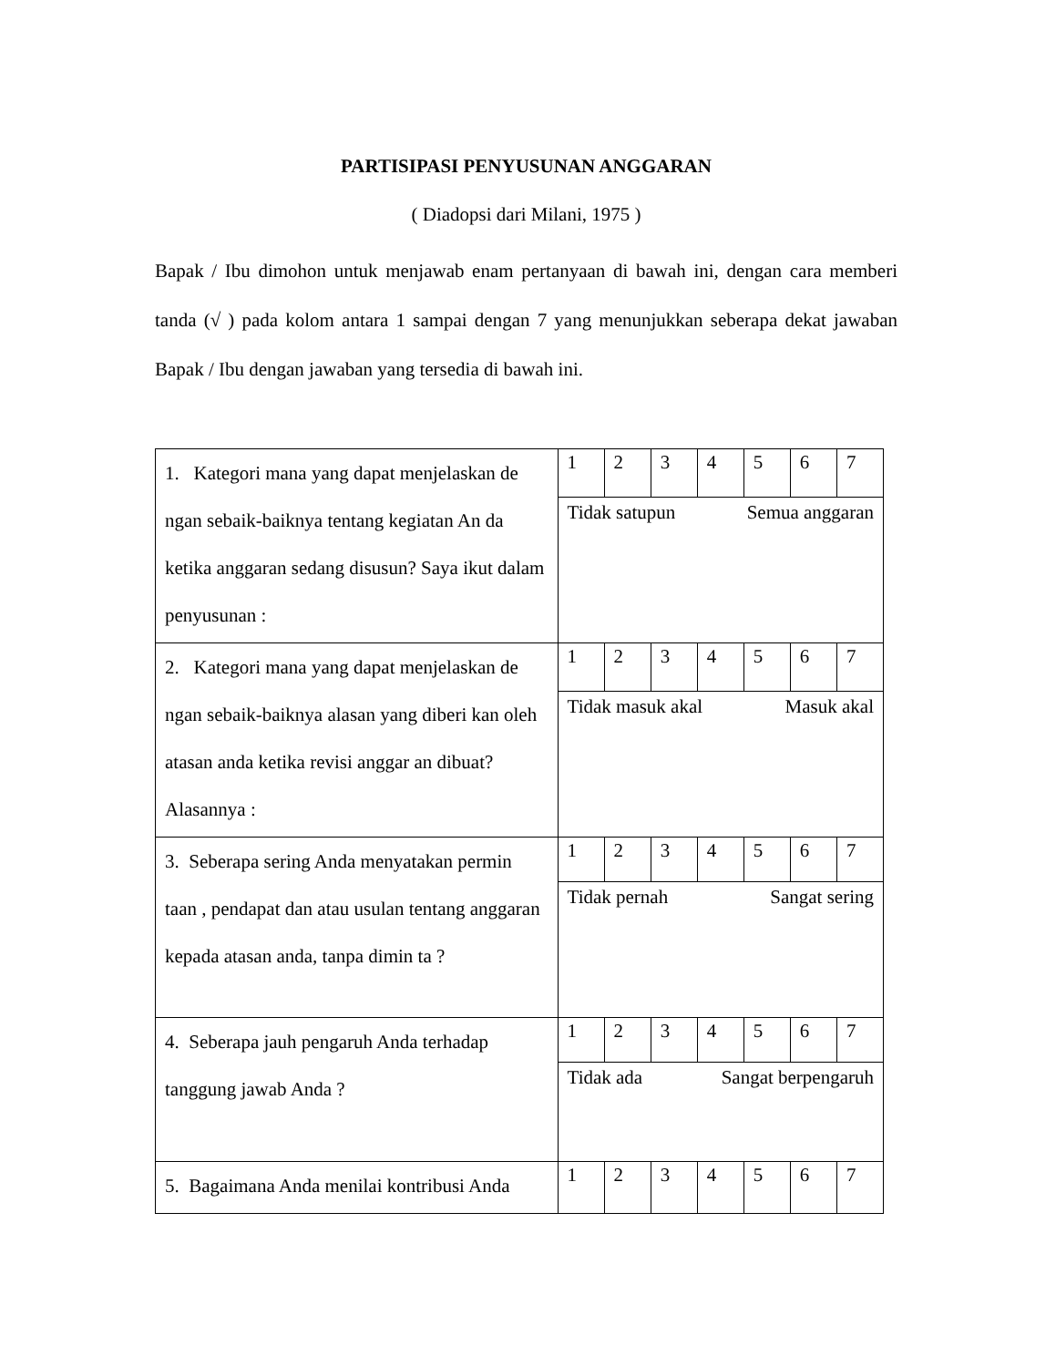PARTISIPASI PENYUSUNAN ANGGARAN
( Diadopsi dari Milani, 1975 )
Bapak / Ibu dimohon untuk menjawab enam pertanyaan di bawah ini, dengan cara memberi tanda (√ ) pada kolom antara 1 sampai dengan 7 yang menunjukkan seberapa dekat jawaban Bapak / Ibu dengan jawaban yang tersedia di bawah ini.
| 1. Kategori mana yang dapat menjelaskan de ngan sebaik-baiknya tentang kegiatan An da ketika anggaran sedang disusun? Saya ikut dalam penyusunan : | 1 | 2 | 3 | 4 | 5 | 6 | 7 |
| | Tidak satupun Semua anggaran | | | | | | |
| 2. Kategori mana yang dapat menjelaskan de ngan sebaik-baiknya alasan yang diberi kan oleh atasan anda ketika revisi anggar an dibuat? Alasannya : | 1 | 2 | 3 | 4 | 5 | 6 | 7 |
| | Tidak masuk akal Masuk akal | | | | | | |
| 3. Seberapa sering Anda menyatakan permin taan , pendapat dan atau usulan tentang anggaran kepada atasan anda, tanpa dimin ta ? | 1 | 2 | 3 | 4 | 5 | 6 | 7 |
| | Tidak pernah Sangat sering | | | | | | |
| 4. Seberapa jauh pengaruh Anda terhadap tanggung jawab Anda ? | 1 | 2 | 3 | 4 | 5 | 6 | 7 |
| | Tidak ada Sangat berpengaruh | | | | | | |
| 5. Bagaimana Anda menilai kontribusi Anda | 1 | 2 | 3 | 4 | 5 | 6 | 7 |